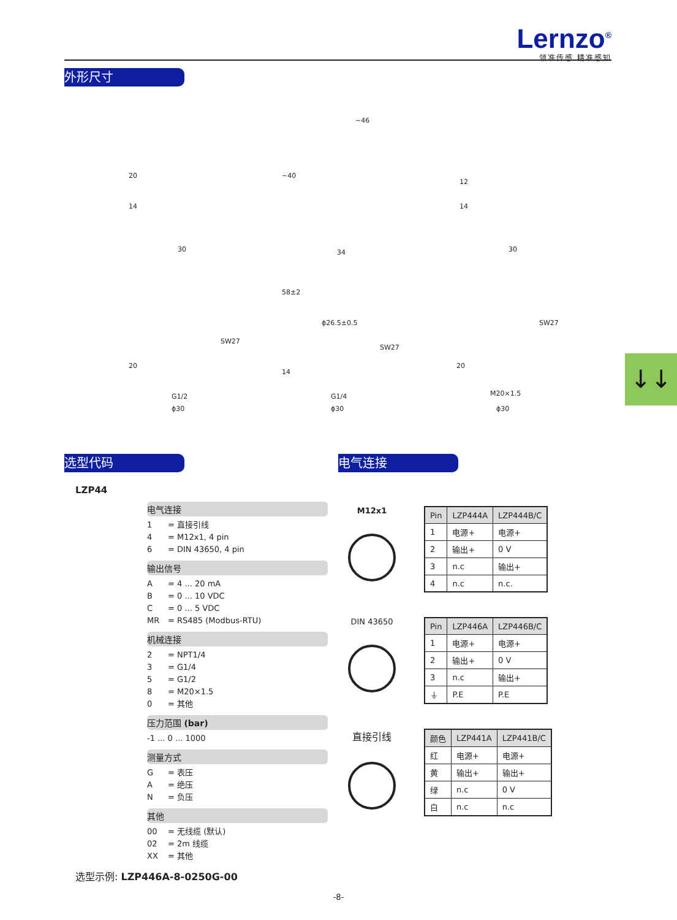Lernzo<sup>®</sup>
领准传感 精准感知
外形尺寸
30
20
14
~46
~40
34 30
12
14
58±2
SW27
20
G1/2
ϕ30
ϕ26.5±0.5
SW27
14
G1/4
ϕ30
SW27
20
M20×1.5
ϕ30
↓↓
选型代码
LZP44
电气连接
1 = 直接引线
4 = M12x1, 4 pin
6 = DIN 43650, 4 pin
输出信号
A = 4 ... 20 mA
B = 0 ... 10 VDC
C = 0 ... 5 VDC
MR = RS485 (Modbus-RTU)
机械连接
2 = NPT1/4
3 = G1/4
5 = G1/2
8 = M20×1.5
0 = 其他
压力范围 (bar)
-1 ... 0 ... 1000
测量方式
G = 表压
A = 绝压
N = 负压
其他
00 = 无线缆 (默认)
02 = 2m 线缆
XX = 其他
选型示例: LZP446A-8-0250G-00
电气连接
M12x1
| Pin | LZP444A | LZP444B/C |
| --- | --- | --- |
| 1 | 电源+ | 电源+ |
| 2 | 输出+ | 0 V |
| 3 | n.c | 输出+ |
| 4 | n.c | n.c. |
DIN 43650
| Pin | LZP446A | LZP446B/C |
| --- | --- | --- |
| 1 | 电源+ | 电源+ |
| 2 | 输出+ | 0 V |
| 3 | n.c | 输出+ |
| ⏚ | P.E | P.E |
直接引线
| 颜色 | LZP441A | LZP441B/C |
| --- | --- | --- |
| 红 | 电源+ | 电源+ |
| 黄 | 输出+ | 输出+ |
| 绿 | n.c | 0 V |
| 白 | n.c | n.c |
-8-